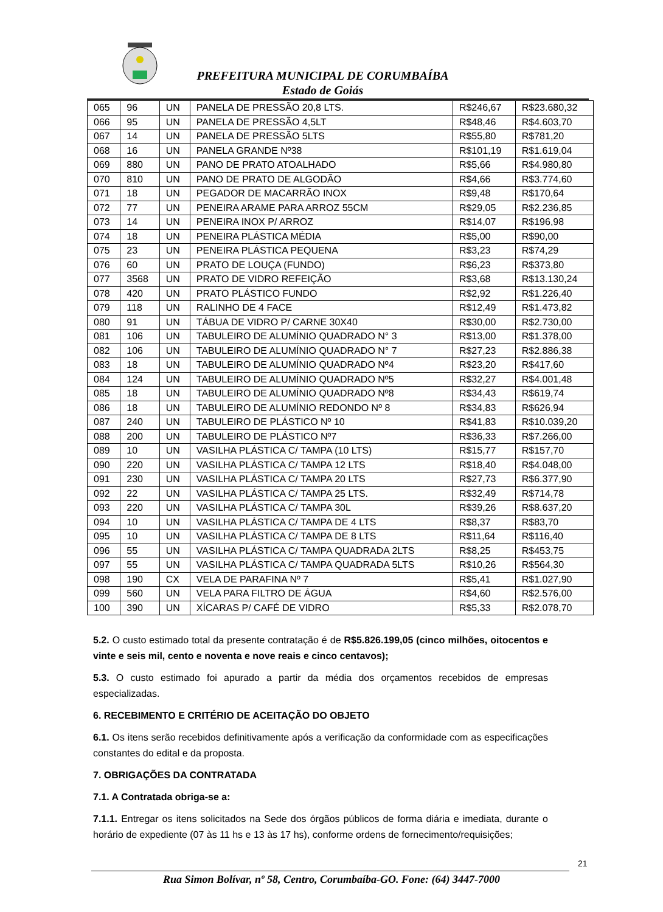PREFEITURA MUNICIPAL DE CORUMBAÍBA
Estado de Goiás
| 065 | 96 | UN | PANELA DE PRESSÃO 20,8 LTS. | R$246,67 | R$23.680,32 |
| 066 | 95 | UN | PANELA DE PRESSÃO 4,5LT | R$48,46 | R$4.603,70 |
| 067 | 14 | UN | PANELA DE PRESSÃO 5LTS | R$55,80 | R$781,20 |
| 068 | 16 | UN | PANELA GRANDE Nº38 | R$101,19 | R$1.619,04 |
| 069 | 880 | UN | PANO DE PRATO ATOALHADO | R$5,66 | R$4.980,80 |
| 070 | 810 | UN | PANO DE PRATO DE ALGODÃO | R$4,66 | R$3.774,60 |
| 071 | 18 | UN | PEGADOR DE MACARRÃO INOX | R$9,48 | R$170,64 |
| 072 | 77 | UN | PENEIRA ARAME PARA ARROZ 55CM | R$29,05 | R$2.236,85 |
| 073 | 14 | UN | PENEIRA INOX P/ ARROZ | R$14,07 | R$196,98 |
| 074 | 18 | UN | PENEIRA PLÁSTICA MÉDIA | R$5,00 | R$90,00 |
| 075 | 23 | UN | PENEIRA PLÁSTICA PEQUENA | R$3,23 | R$74,29 |
| 076 | 60 | UN | PRATO DE LOUÇA (FUNDO) | R$6,23 | R$373,80 |
| 077 | 3568 | UN | PRATO DE VIDRO REFEIÇÃO | R$3,68 | R$13.130,24 |
| 078 | 420 | UN | PRATO PLÁSTICO FUNDO | R$2,92 | R$1.226,40 |
| 079 | 118 | UN | RALINHO DE 4 FACE | R$12,49 | R$1.473,82 |
| 080 | 91 | UN | TÁBUA DE VIDRO P/ CARNE 30X40 | R$30,00 | R$2.730,00 |
| 081 | 106 | UN | TABULEIRO DE ALUMÍNIO QUADRADO N° 3 | R$13,00 | R$1.378,00 |
| 082 | 106 | UN | TABULEIRO DE ALUMÍNIO QUADRADO N° 7 | R$27,23 | R$2.886,38 |
| 083 | 18 | UN | TABULEIRO DE ALUMÍNIO QUADRADO Nº4 | R$23,20 | R$417,60 |
| 084 | 124 | UN | TABULEIRO DE ALUMÍNIO QUADRADO Nº5 | R$32,27 | R$4.001,48 |
| 085 | 18 | UN | TABULEIRO DE ALUMÍNIO QUADRADO Nº8 | R$34,43 | R$619,74 |
| 086 | 18 | UN | TABULEIRO DE ALUMÍNIO REDONDO Nº 8 | R$34,83 | R$626,94 |
| 087 | 240 | UN | TABULEIRO DE PLÁSTICO Nº 10 | R$41,83 | R$10.039,20 |
| 088 | 200 | UN | TABULEIRO DE PLÁSTICO Nº7 | R$36,33 | R$7.266,00 |
| 089 | 10 | UN | VASILHA PLÁSTICA C/ TAMPA (10 LTS) | R$15,77 | R$157,70 |
| 090 | 220 | UN | VASILHA PLÁSTICA C/ TAMPA 12 LTS | R$18,40 | R$4.048,00 |
| 091 | 230 | UN | VASILHA PLÁSTICA C/ TAMPA 20 LTS | R$27,73 | R$6.377,90 |
| 092 | 22 | UN | VASILHA PLÁSTICA C/ TAMPA 25 LTS. | R$32,49 | R$714,78 |
| 093 | 220 | UN | VASILHA PLÁSTICA C/ TAMPA 30L | R$39,26 | R$8.637,20 |
| 094 | 10 | UN | VASILHA PLÁSTICA C/ TAMPA DE 4 LTS | R$8,37 | R$83,70 |
| 095 | 10 | UN | VASILHA PLÁSTICA C/ TAMPA DE 8 LTS | R$11,64 | R$116,40 |
| 096 | 55 | UN | VASILHA PLÁSTICA C/ TAMPA QUADRADA 2LTS | R$8,25 | R$453,75 |
| 097 | 55 | UN | VASILHA PLÁSTICA C/ TAMPA QUADRADA 5LTS | R$10,26 | R$564,30 |
| 098 | 190 | CX | VELA DE PARAFINA Nº 7 | R$5,41 | R$1.027,90 |
| 099 | 560 | UN | VELA PARA FILTRO DE ÁGUA | R$4,60 | R$2.576,00 |
| 100 | 390 | UN | XÍCARAS P/ CAFÉ DE VIDRO | R$5,33 | R$2.078,70 |
5.2. O custo estimado total da presente contratação é de R$5.826.199,05 (cinco milhões, oitocentos e vinte e seis mil, cento e noventa e nove reais e cinco centavos);
5.3. O custo estimado foi apurado a partir da média dos orçamentos recebidos de empresas especializadas.
6. RECEBIMENTO E CRITÉRIO DE ACEITAÇÃO DO OBJETO
6.1. Os itens serão recebidos definitivamente após a verificação da conformidade com as especificações constantes do edital e da proposta.
7. OBRIGAÇÕES DA CONTRATADA
7.1. A Contratada obriga-se a:
7.1.1. Entregar os itens solicitados na Sede dos órgãos públicos de forma diária e imediata, durante o horário de expediente (07 às 11 hs e 13 às 17 hs), conforme ordens de fornecimento/requisições;
21
Rua Simon Bolívar, nº 58, Centro, Corumbaíba-GO. Fone: (64) 3447-7000